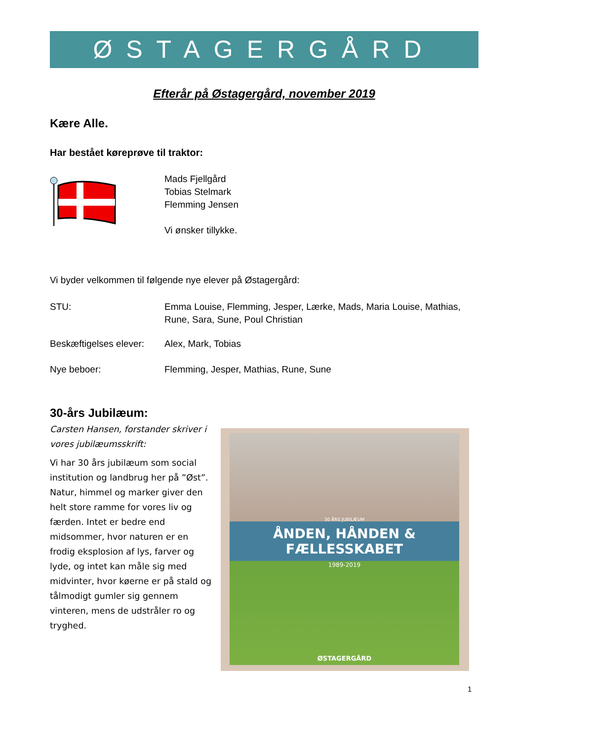ØSTAGERGÅRD
Efterår på Østagergård, november 2019
Kære Alle.
Har bestået køreprøve til traktor:
Mads Fjellgård
Tobias Stelmark
Flemming Jensen
Vi ønsker tillykke.
Vi byder velkommen til følgende nye elever på Østagergård:
STU: Emma Louise, Flemming, Jesper, Lærke, Mads, Maria Louise, Mathias, Rune, Sara, Sune, Poul Christian
Beskæftigelses elever:
Alex, Mark, Tobias
Nye beboer: Flemming, Jesper, Mathias, Rune, Sune
30-års Jubilæum:
Carsten Hansen, forstander skriver i vores jubilæumsskrift:
Vi har 30 års jubilæum som social institution og landbrug her på ”Øst”. Natur, himmel og marker giver den helt store ramme for vores liv og færden. Intet er bedre end midsommer, hvor naturen er en frodig eksplosion af lys, farver og lyde, og intet kan måle sig med midvinter, hvor køerne er på stald og tålmodigt gumler sig gennem vinteren, mens de udstråler ro og tryghed.
30 ÅRS JUBILÆUM
ÅNDEN, HÅNDEN & FÆLLESSKABET
1989-2019
ØSTAGERGÅRD
1